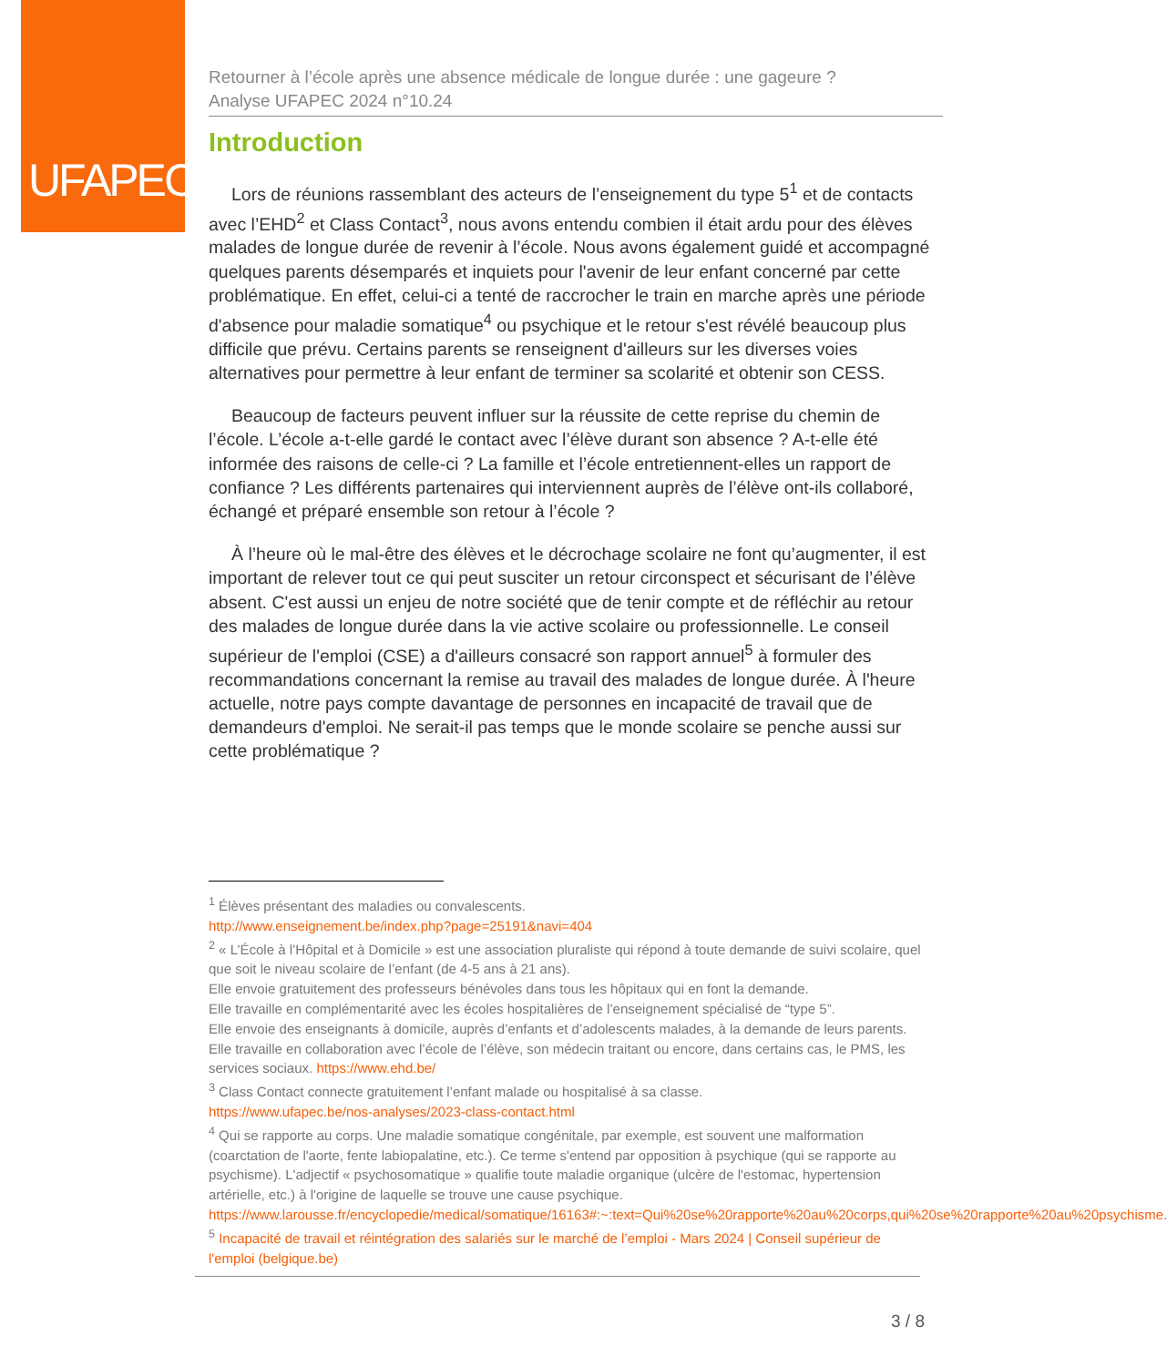UFAPEC
Retourner à l’école après une absence médicale de longue durée : une gageure ?
Analyse UFAPEC 2024 n°10.24
Introduction
Lors de réunions rassemblant des acteurs de l’enseignement du type 5<sup>1</sup> et de contacts avec l’EHD<sup>2</sup> et Class Contact<sup>3</sup>, nous avons entendu combien il était ardu pour des élèves malades de longue durée de revenir à l’école. Nous avons également guidé et accompagné quelques parents désemparés et inquiets pour l'avenir de leur enfant concerné par cette problématique. En effet, celui-ci a tenté de raccrocher le train en marche après une période d'absence pour maladie somatique<sup>4</sup> ou psychique et le retour s'est révélé beaucoup plus difficile que prévu. Certains parents se renseignent d'ailleurs sur les diverses voies alternatives pour permettre à leur enfant de terminer sa scolarité et obtenir son CESS.
Beaucoup de facteurs peuvent influer sur la réussite de cette reprise du chemin de l’école. L’école a-t-elle gardé le contact avec l’élève durant son absence ? A-t-elle été informée des raisons de celle-ci ? La famille et l’école entretiennent-elles un rapport de confiance ? Les différents partenaires qui interviennent auprès de l’élève ont-ils collaboré, échangé et préparé ensemble son retour à l’école ?
À l’heure où le mal-être des élèves et le décrochage scolaire ne font qu’augmenter, il est important de relever tout ce qui peut susciter un retour circonspect et sécurisant de l’élève absent. C'est aussi un enjeu de notre société que de tenir compte et de réfléchir au retour des malades de longue durée dans la vie active scolaire ou professionnelle. Le conseil supérieur de l'emploi (CSE) a d'ailleurs consacré son rapport annuel<sup>5</sup> à formuler des recommandations concernant la remise au travail des malades de longue durée. À l'heure actuelle, notre pays compte davantage de personnes en incapacité de travail que de demandeurs d'emploi. Ne serait-il pas temps que le monde scolaire se penche aussi sur cette problématique ?
<sup>1</sup> Élèves présentant des maladies ou convalescents.
http://www.enseignement.be/index.php?page=25191&navi=404
<sup>2</sup> « L’École à l’Hôpital et à Domicile » est une association pluraliste qui répond à toute demande de suivi scolaire, quel que soit le niveau scolaire de l’enfant (de 4-5 ans à 21 ans).
Elle envoie gratuitement des professeurs bénévoles dans tous les hôpitaux qui en font la demande.
Elle travaille en complémentarité avec les écoles hospitalières de l’enseignement spécialisé de “type 5”.
Elle envoie des enseignants à domicile, auprès d’enfants et d’adolescents malades, à la demande de leurs parents. Elle travaille en collaboration avec l’école de l’élève, son médecin traitant ou encore, dans certains cas, le PMS, les services sociaux. https://www.ehd.be/
<sup>3</sup> Class Contact connecte gratuitement l’enfant malade ou hospitalisé à sa classe.
https://www.ufapec.be/nos-analyses/2023-class-contact.html
<sup>4</sup> Qui se rapporte au corps. Une maladie somatique congénitale, par exemple, est souvent une malformation (coarctation de l'aorte, fente labiopalatine, etc.). Ce terme s'entend par opposition à psychique (qui se rapporte au psychisme). L'adjectif « psychosomatique » qualifie toute maladie organique (ulcère de l'estomac, hypertension artérielle, etc.) à l'origine de laquelle se trouve une cause psychique. https://www.larousse.fr/encyclopedie/medical/somatique/16163#:~:text=Qui%20se%20rapporte%20au%20corps,qui%20se%20rapporte%20au%20psychisme.
<sup>5</sup> Incapacité de travail et réintégration des salariés sur le marché de l’emploi - Mars 2024 | Conseil supérieur de l'emploi (belgique.be)
3 / 8